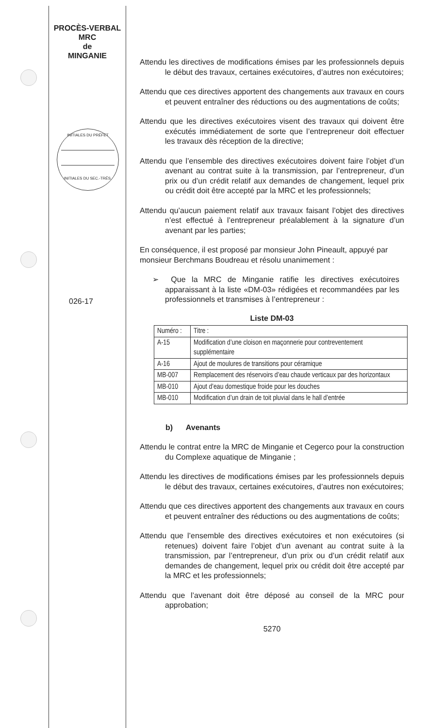PROCÈS-VERBAL
MRC
de
MINGANIE
INITIALES DU PRÉFET
INITIALES DU SEC.-TRÉS.
026-17
Attendu les directives de modifications émises par les professionnels depuis le début des travaux, certaines exécutoires, d’autres non exécutoires;
Attendu que ces directives apportent des changements aux travaux en cours et peuvent entraîner des réductions ou des augmentations de coûts;
Attendu que les directives exécutoires visent des travaux qui doivent être exécutés immédiatement de sorte que l’entrepreneur doit effectuer les travaux dès réception de la directive;
Attendu que l’ensemble des directives exécutoires doivent faire l’objet d’un avenant au contrat suite à la transmission, par l’entrepreneur, d’un prix ou d’un crédit relatif aux demandes de changement, lequel prix ou crédit doit être accepté par la MRC et les professionnels;
Attendu qu’aucun paiement relatif aux travaux faisant l’objet des directives n’est effectué à l’entrepreneur préalablement à la signature d’un avenant par les parties;
En conséquence, il est proposé par monsieur John Pineault, appuyé par monsieur Berchmans Boudreau et résolu unanimement :
➢ Que la MRC de Minganie ratifie les directives exécutoires apparaissant à la liste «DM-03» rédigées et recommandées par les professionnels et transmises à l’entrepreneur :
Liste DM-03
| Numéro : | Titre : |
| A-15 | Modification d’une cloison en maçonnerie pour contreventement supplémentaire |
| A-16 | Ajout de moulures de transitions pour céramique |
| MB-007 | Remplacement des réservoirs d’eau chaude verticaux par des horizontaux |
| MB-010 | Ajout d’eau domestique froide pour les douches |
| MB-010 | Modification d’un drain de toit pluvial dans le hall d’entrée |
b) Avenants
Attendu le contrat entre la MRC de Minganie et Cegerco pour la construction du Complexe aquatique de Minganie ;
Attendu les directives de modifications émises par les professionnels depuis le début des travaux, certaines exécutoires, d’autres non exécutoires;
Attendu que ces directives apportent des changements aux travaux en cours et peuvent entraîner des réductions ou des augmentations de coûts;
Attendu que l’ensemble des directives exécutoires et non exécutoires (si retenues) doivent faire l’objet d’un avenant au contrat suite à la transmission, par l’entrepreneur, d’un prix ou d’un crédit relatif aux demandes de changement, lequel prix ou crédit doit être accepté par la MRC et les professionnels;
Attendu que l’avenant doit être déposé au conseil de la MRC pour approbation;
5270